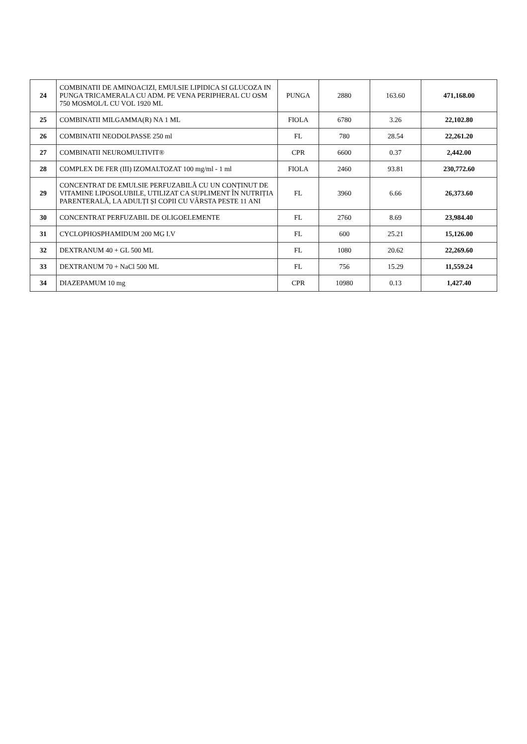| 24 | COMBINATII DE AMINOACIZI, EMULSIE LIPIDICA SI GLUCOZA IN PUNGA TRICAMERALA CU ADM. PE VENA PERIPHERAL CU OSM 750 MOSMOL/L CU VOL 1920 ML | PUNGA | 2880 | 163.60 | 471,168.00 |
| 25 | COMBINATII MILGAMMA(R) NA 1 ML | FIOLA | 6780 | 3.26 | 22,102.80 |
| 26 | COMBINATII NEODOLPASSE 250 ml | FL | 780 | 28.54 | 22,261.20 |
| 27 | COMBINATII NEUROMULTIVIT® | CPR | 6600 | 0.37 | 2,442.00 |
| 28 | COMPLEX DE FER (III) IZOMALTOZAT 100 mg/ml - 1 ml | FIOLA | 2460 | 93.81 | 230,772.60 |
| 29 | CONCENTRAT DE EMULSIE PERFUZABILĂ CU UN CONȚINUT DE VITAMINE LIPOSOLUBILE, UTILIZAT CA SUPLIMENT ÎN NUTRIȚIA PARENTERALĂ, LA ADULȚI ȘI COPII CU VÂRSTA PESTE 11 ANI | FL | 3960 | 6.66 | 26,373.60 |
| 30 | CONCENTRAT PERFUZABIL DE OLIGOELEMENTE | FL | 2760 | 8.69 | 23,984.40 |
| 31 | CYCLOPHOSPHAMIDUM 200 MG I.V | FL | 600 | 25.21 | 15,126.00 |
| 32 | DEXTRANUM 40 + GL 500 ML | FL | 1080 | 20.62 | 22,269.60 |
| 33 | DEXTRANUM 70 + NaCl 500 ML | FL | 756 | 15.29 | 11,559.24 |
| 34 | DIAZEPAMUM 10 mg | CPR | 10980 | 0.13 | 1,427.40 |